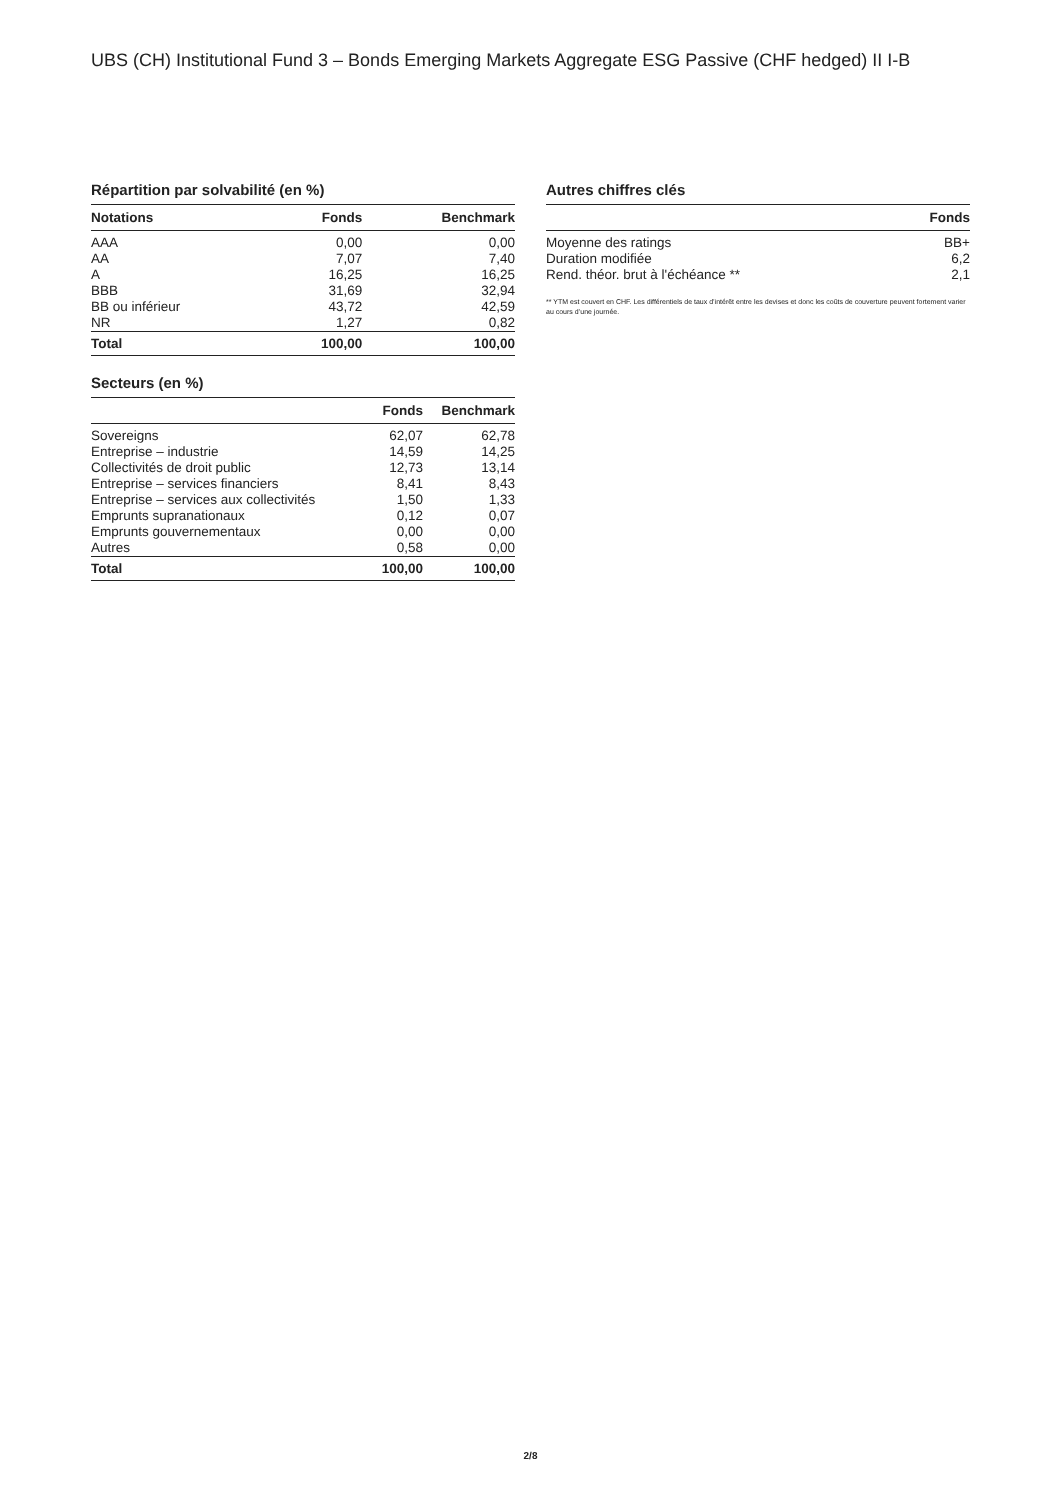UBS (CH) Institutional Fund 3 – Bonds Emerging Markets Aggregate ESG Passive (CHF hedged) II I-B
Répartition par solvabilité (en %)
| Notations | Fonds | Benchmark |
| --- | --- | --- |
| AAA | 0,00 | 0,00 |
| AA | 7,07 | 7,40 |
| A | 16,25 | 16,25 |
| BBB | 31,69 | 32,94 |
| BB ou inférieur | 43,72 | 42,59 |
| NR | 1,27 | 0,82 |
| Total | 100,00 | 100,00 |
Secteurs (en %)
| | Fonds | Benchmark |
| --- | --- | --- |
| Sovereigns | 62,07 | 62,78 |
| Entreprise – industrie | 14,59 | 14,25 |
| Collectivités de droit public | 12,73 | 13,14 |
| Entreprise – services financiers | 8,41 | 8,43 |
| Entreprise – services aux collectivités | 1,50 | 1,33 |
| Emprunts supranationaux | 0,12 | 0,07 |
| Emprunts gouvernementaux | 0,00 | 0,00 |
| Autres | 0,58 | 0,00 |
| Total | 100,00 | 100,00 |
Autres chiffres clés
| | Fonds |
| --- | --- |
| Moyenne des ratings | BB+ |
| Duration modifiée | 6,2 |
| Rend. théor. brut à l'échéance ** | 2,1 |
** YTM est couvert en CHF. Les différentiels de taux d’intérêt entre les devises et donc les coûts de couverture peuvent fortement varier au cours d’une journée.
2/8